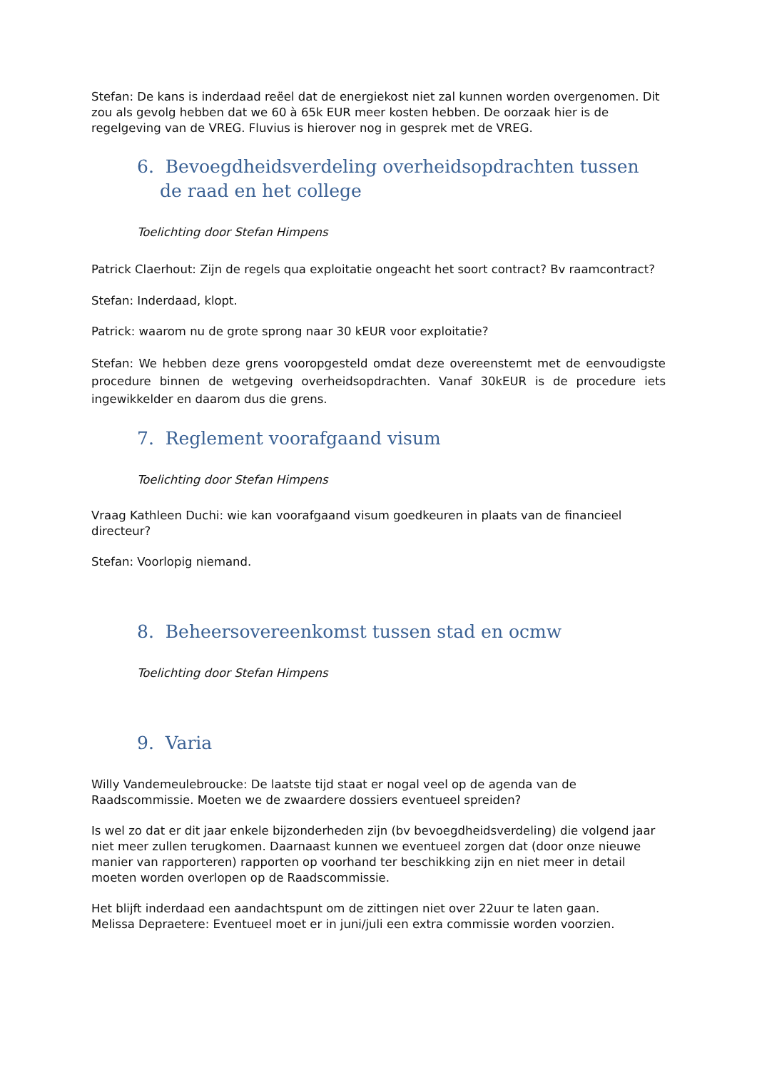Stefan: De kans is inderdaad reëel dat de energiekost niet zal kunnen worden overgenomen. Dit zou als gevolg hebben dat we 60 à 65k EUR meer kosten hebben. De oorzaak hier is de regelgeving van de VREG. Fluvius is hierover nog in gesprek met de VREG.
6. Bevoegdheidsverdeling overheidsopdrachten tussen de raad en het college
Toelichting door Stefan Himpens
Patrick Claerhout: Zijn de regels qua exploitatie ongeacht het soort contract? Bv raamcontract?
Stefan: Inderdaad, klopt.
Patrick: waarom nu de grote sprong naar 30 kEUR voor exploitatie?
Stefan: We hebben deze grens vooropgesteld omdat deze overeenstemt met de eenvoudigste procedure binnen de wetgeving overheidsopdrachten. Vanaf 30kEUR is de procedure iets ingewikkelder en daarom dus die grens.
7. Reglement voorafgaand visum
Toelichting door Stefan Himpens
Vraag Kathleen Duchi: wie kan voorafgaand visum goedkeuren in plaats van de financieel directeur?
Stefan: Voorlopig niemand.
8. Beheersovereenkomst tussen stad en ocmw
Toelichting door Stefan Himpens
9. Varia
Willy Vandemeulebroucke: De laatste tijd staat er nogal veel op de agenda van de Raadscommissie. Moeten we de zwaardere dossiers eventueel spreiden?
Is wel zo dat er dit jaar enkele bijzonderheden zijn (bv bevoegdheidsverdeling) die volgend jaar niet meer zullen terugkomen. Daarnaast kunnen we eventueel zorgen dat (door onze nieuwe manier van rapporteren) rapporten op voorhand ter beschikking zijn en niet meer in detail moeten worden overlopen op de Raadscommissie.
Het blijft inderdaad een aandachtspunt om de zittingen niet over 22uur te laten gaan.
Melissa Depraetere: Eventueel moet er in juni/juli een extra commissie worden voorzien.